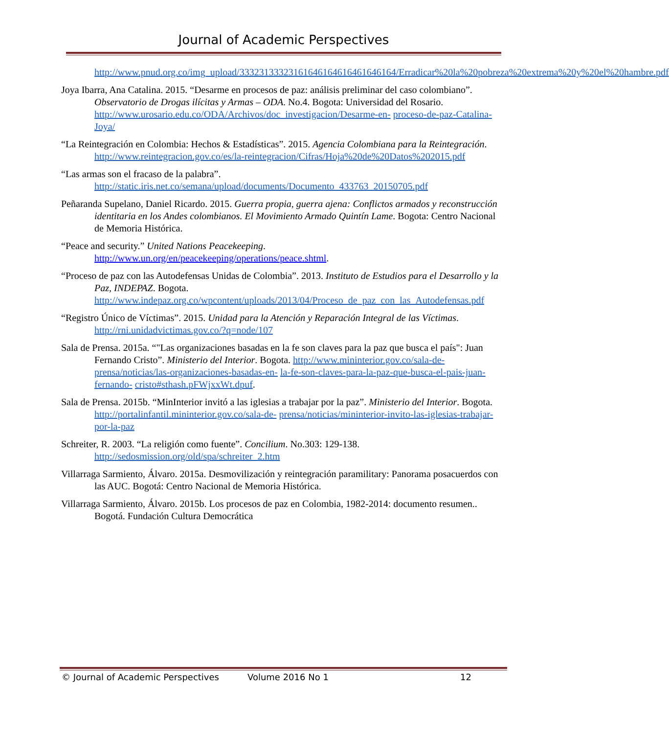Journal of Academic Perspectives
http://www.pnud.org.co/img_upload/33323133323161646164616461646164/Erradicar%20la%20pobreza%20extrema%20y%20el%20hambre.pdf
Joya Ibarra, Ana Catalina. 2015. “Desarme en procesos de paz: análisis preliminar del caso colombiano”. Observatorio de Drogas ilícitas y Armas – ODA. No.4. Bogota: Universidad del Rosario. http://www.urosario.edu.co/ODA/Archivos/doc_investigacion/Desarme-en- proceso-de-paz-Catalina-Joya/
“La Reintegración en Colombia: Hechos & Estadísticas”. 2015. Agencia Colombiana para la Reintegración. http://www.reintegracion.gov.co/es/la-reintegracion/Cifras/Hoja%20de%20Datos%202015.pdf
“Las armas son el fracaso de la palabra”.
http://static.iris.net.co/semana/upload/documents/Documento_433763_20150705.pdf
Peñaranda Supelano, Daniel Ricardo. 2015. Guerra propia, guerra ajena: Conflictos armados y reconstrucción identitaria en los Andes colombianos. El Movimiento Armado Quintín Lame. Bogota: Centro Nacional de Memoria Histórica.
“Peace and security.” United Nations Peacekeeping.
http://www.un.org/en/peacekeeping/operations/peace.shtml.
“Proceso de paz con las Autodefensas Unidas de Colombia”. 2013. Instituto de Estudios para el Desarrollo y la Paz, INDEPAZ. Bogota. http://www.indepaz.org.co/wpcontent/uploads/2013/04/Proceso_de_paz_con_las_Autodefensas.pdf
“Registro Único de Víctimas”. 2015. Unidad para la Atención y Reparación Integral de las Víctimas. http://rni.unidadvictimas.gov.co/?q=node/107
Sala de Prensa. 2015a. “"Las organizaciones basadas en la fe son claves para la paz que busca el país": Juan Fernando Cristo”. Ministerio del Interior. Bogota. http://www.mininterior.gov.co/sala-de-prensa/noticias/las-organizaciones-basadas-en- la-fe-son-claves-para-la-paz-que-busca-el-pais-juan-fernando- cristo#sthash.pFWjxxWt.dpuf.
Sala de Prensa. 2015b. “MinInterior invitó a las iglesias a trabajar por la paz”. Ministerio del Interior. Bogota. http://portalinfantil.mininterior.gov.co/sala-de- prensa/noticias/mininterior-invito-las-iglesias-trabajar-por-la-paz
Schreiter, R. 2003. “La religión como fuente”. Concilium. No.303: 129-138. http://sedosmission.org/old/spa/schreiter_2.htm
Villarraga Sarmiento, Álvaro. 2015a. Desmovilización y reintegración paramilitary: Panorama posacuerdos con las AUC. Bogotá: Centro Nacional de Memoria Histórica.
Villarraga Sarmiento, Álvaro. 2015b. Los procesos de paz en Colombia, 1982-2014: documento resumen.. Bogotá. Fundación Cultura Democrática
© Journal of Academic Perspectives Volume 2016 No 1 12